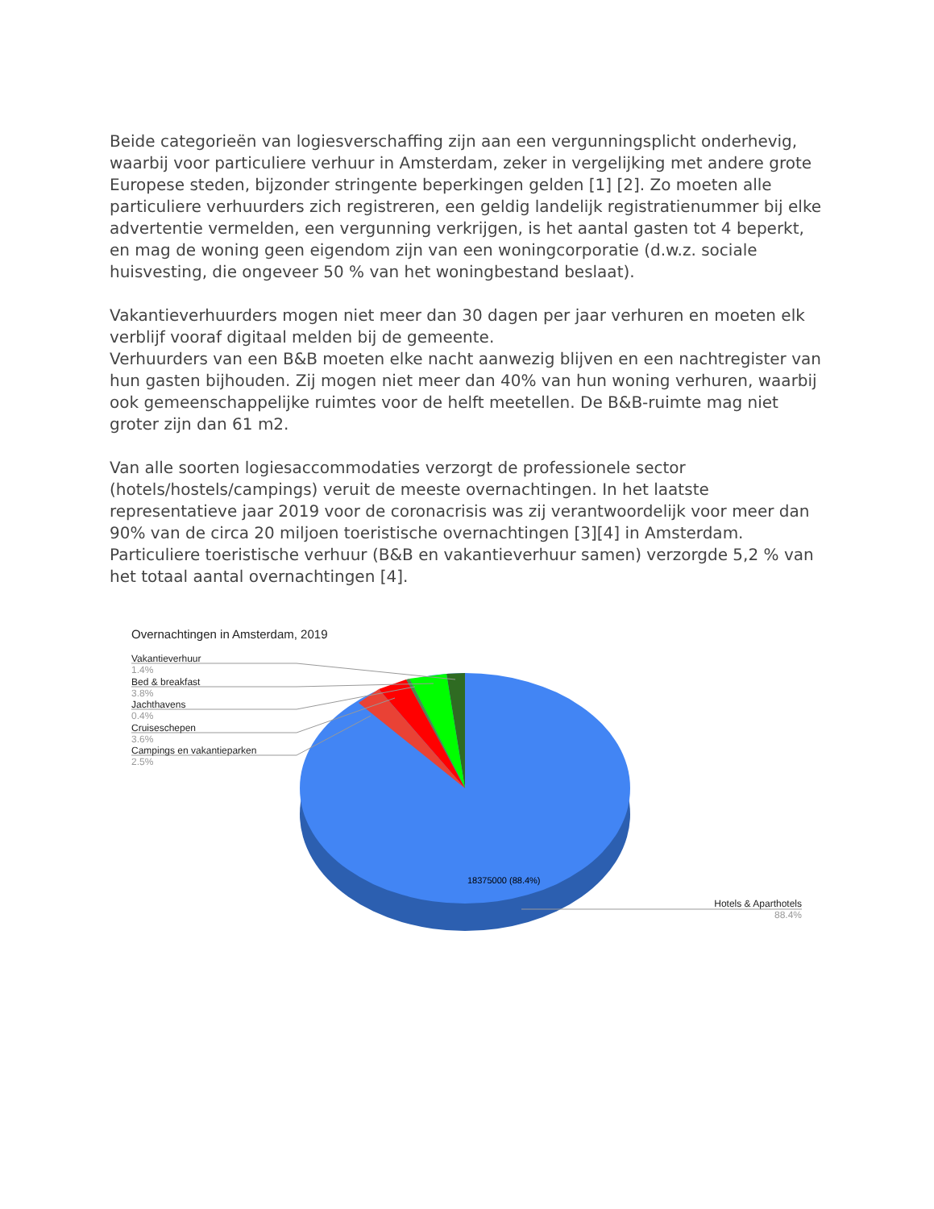Beide categorieën van logiesverschaffing zijn aan een vergunningsplicht onderhevig, waarbij voor particuliere verhuur in Amsterdam, zeker in vergelijking met andere grote Europese steden, bijzonder stringente beperkingen gelden [1] [2]. Zo moeten alle particuliere verhuurders zich registreren, een geldig landelijk registratienummer bij elke advertentie vermelden, een vergunning verkrijgen, is het aantal gasten tot 4 beperkt, en mag de woning geen eigendom zijn van een woningcorporatie (d.w.z. sociale huisvesting, die ongeveer 50 % van het woningbestand beslaat).
Vakantieverhuurders mogen niet meer dan 30 dagen per jaar verhuren en moeten elk verblijf vooraf digitaal melden bij de gemeente.
Verhuurders van een B&B moeten elke nacht aanwezig blijven en een nachtregister van hun gasten bijhouden. Zij mogen niet meer dan 40% van hun woning verhuren, waarbij ook gemeenschappelijke ruimtes voor de helft meetellen. De B&B-ruimte mag niet groter zijn dan 61 m2.
Van alle soorten logiesaccommodaties verzorgt de professionele sector (hotels/hostels/campings) veruit de meeste overnachtingen. In het laatste representatieve jaar 2019 voor de coronacrisis was zij verantwoordelijk voor meer dan 90% van de circa 20 miljoen toeristische overnachtingen [3][4] in Amsterdam. Particuliere toeristische verhuur (B&B en vakantieverhuur samen) verzorgde 5,2 % van het totaal aantal overnachtingen [4].
18375000 (88.4%)
Overnachtingen in Amsterdam, 2019
Vakantieverhuur
1.4%
Bed & breakfast
3.8%
Jachthavens
0.4%
Cruiseschepen
3.6%
Campings en vakantieparken
2.5%
Hotels & Aparthotels
88.4%